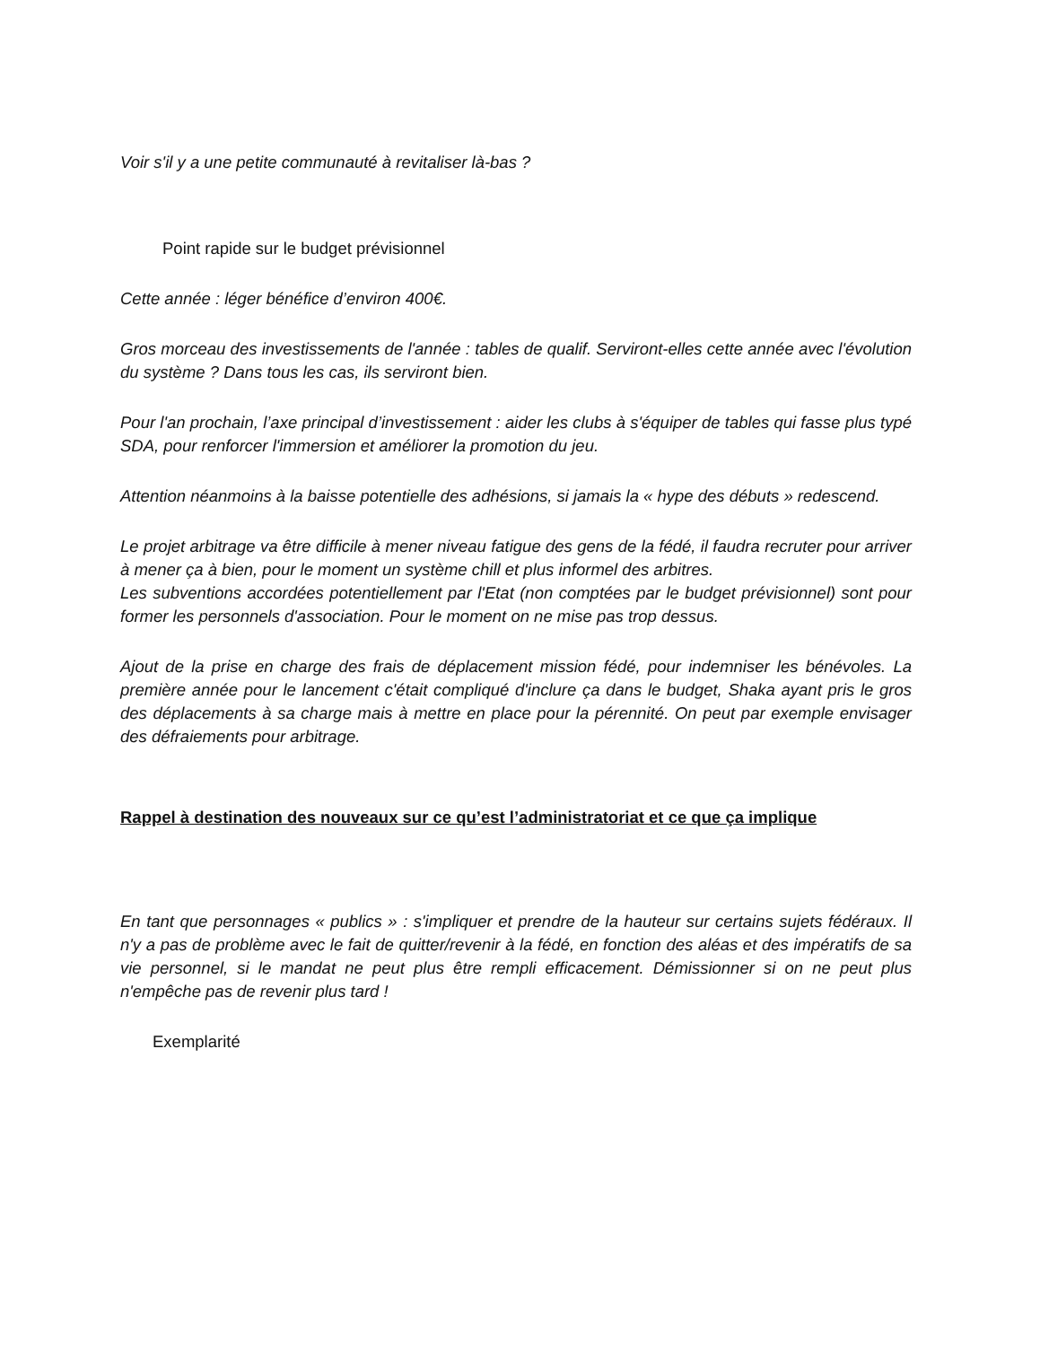Voir s'il y a une petite communauté à revitaliser là-bas ?
Point rapide sur le budget prévisionnel
Cette année : léger bénéfice d’environ 400€.
Gros morceau des investissements de l'année : tables de qualif. Serviront-elles cette année avec l'évolution du système ? Dans tous les cas, ils serviront bien.
Pour l'an prochain, l’axe principal d’investissement : aider les clubs à s'équiper de tables qui fasse plus typé SDA, pour renforcer l'immersion et améliorer la promotion du jeu.
Attention néanmoins à la baisse potentielle des adhésions, si jamais la « hype des débuts » redescend.
Le projet arbitrage va être difficile à mener niveau fatigue des gens de la fédé, il faudra recruter pour arriver à mener ça à bien, pour le moment un système chill et plus informel des arbitres.
Les subventions accordées potentiellement par l'Etat (non comptées par le budget prévisionnel) sont pour former les personnels d'association. Pour le moment on ne mise pas trop dessus.
Ajout de la prise en charge des frais de déplacement mission fédé, pour indemniser les bénévoles. La première année pour le lancement c'était compliqué d'inclure ça dans le budget, Shaka ayant pris le gros des déplacements à sa charge mais à mettre en place pour la pérennité. On peut par exemple envisager des défraiements pour arbitrage.
Rappel à destination des nouveaux sur ce qu’est l’administratoriat et ce que ça implique
En tant que personnages « publics » : s'impliquer et prendre de la hauteur sur certains sujets fédéraux. Il n'y a pas de problème avec le fait de quitter/revenir à la fédé, en fonction des aléas et des impératifs de sa vie personnel, si le mandat ne peut plus être rempli efficacement. Démissionner si on ne peut plus n'empêche pas de revenir plus tard !
Exemplarité